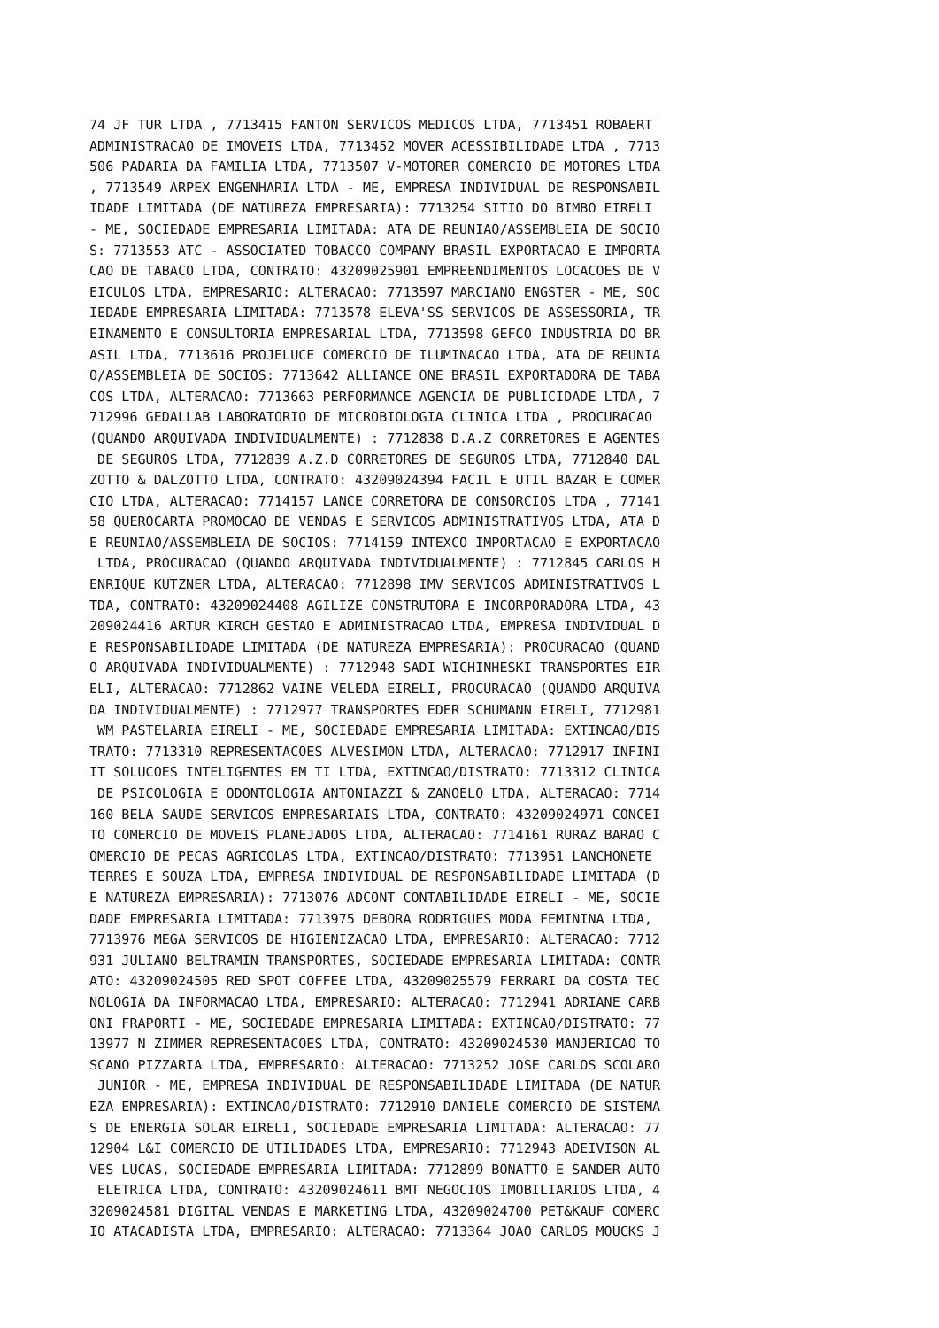74 JF TUR LTDA , 7713415 FANTON SERVICOS MEDICOS LTDA, 7713451 ROBAERT
ADMINISTRACAO DE IMOVEIS LTDA, 7713452 MOVER ACESSIBILIDADE LTDA , 7713
506 PADARIA DA FAMILIA LTDA, 7713507 V-MOTORER COMERCIO DE MOTORES LTDA
, 7713549 ARPEX ENGENHARIA LTDA - ME, EMPRESA INDIVIDUAL DE RESPONSABIL
IDADE LIMITADA (DE NATUREZA EMPRESARIA): 7713254 SITIO DO BIMBO EIRELI
- ME, SOCIEDADE EMPRESARIA LIMITADA: ATA DE REUNIAO/ASSEMBLEIA DE SOCIO
S: 7713553 ATC - ASSOCIATED TOBACCO COMPANY BRASIL EXPORTACAO E IMPORTA
CAO DE TABACO LTDA, CONTRATO: 43209025901 EMPREENDIMENTOS LOCACOES DE V
EICULOS LTDA, EMPRESARIO: ALTERACAO: 7713597 MARCIANO ENGSTER - ME, SOC
IEDADE EMPRESARIA LIMITADA: 7713578 ELEVA'SS SERVICOS DE ASSESSORIA, TR
EINAMENTO E CONSULTORIA EMPRESARIAL LTDA, 7713598 GEFCO INDUSTRIA DO BR
ASIL LTDA, 7713616 PROJELUCE COMERCIO DE ILUMINACAO LTDA, ATA DE REUNIA
O/ASSEMBLEIA DE SOCIOS: 7713642 ALLIANCE ONE BRASIL EXPORTADORA DE TABA
COS LTDA, ALTERACAO: 7713663 PERFORMANCE AGENCIA DE PUBLICIDADE LTDA, 7
712996 GEDALLAB LABORATORIO DE MICROBIOLOGIA CLINICA LTDA , PROCURACAO
(QUANDO ARQUIVADA INDIVIDUALMENTE) : 7712838 D.A.Z CORRETORES E AGENTES
 DE SEGUROS LTDA, 7712839 A.Z.D CORRETORES DE SEGUROS LTDA, 7712840 DAL
ZOTTO & DALZOTTO LTDA, CONTRATO: 43209024394 FACIL E UTIL BAZAR E COMER
CIO LTDA, ALTERACAO: 7714157 LANCE CORRETORA DE CONSORCIOS LTDA , 77141
58 QUEROCARTA PROMOCAO DE VENDAS E SERVICOS ADMINISTRATIVOS LTDA, ATA D
E REUNIAO/ASSEMBLEIA DE SOCIOS: 7714159 INTEXCO IMPORTACAO E EXPORTACAO
 LTDA, PROCURACAO (QUANDO ARQUIVADA INDIVIDUALMENTE) : 7712845 CARLOS H
ENRIQUE KUTZNER LTDA, ALTERACAO: 7712898 IMV SERVICOS ADMINISTRATIVOS L
TDA, CONTRATO: 43209024408 AGILIZE CONSTRUTORA E INCORPORADORA LTDA, 43
209024416 ARTUR KIRCH GESTAO E ADMINISTRACAO LTDA, EMPRESA INDIVIDUAL D
E RESPONSABILIDADE LIMITADA (DE NATUREZA EMPRESARIA): PROCURACAO (QUAND
O ARQUIVADA INDIVIDUALMENTE) : 7712948 SADI WICHINHESKI TRANSPORTES EIR
ELI, ALTERACAO: 7712862 VAINE VELEDA EIRELI, PROCURACAO (QUANDO ARQUIVA
DA INDIVIDUALMENTE) : 7712977 TRANSPORTES EDER SCHUMANN EIRELI, 7712981
 WM PASTELARIA EIRELI - ME, SOCIEDADE EMPRESARIA LIMITADA: EXTINCAO/DIS
TRATO: 7713310 REPRESENTACOES ALVESIMON LTDA, ALTERACAO: 7712917 INFINI
IT SOLUCOES INTELIGENTES EM TI LTDA, EXTINCAO/DISTRATO: 7713312 CLINICA
 DE PSICOLOGIA E ODONTOLOGIA ANTONIAZZI & ZANOELO LTDA, ALTERACAO: 7714
160 BELA SAUDE SERVICOS EMPRESARIAIS LTDA, CONTRATO: 43209024971 CONCEI
TO COMERCIO DE MOVEIS PLANEJADOS LTDA, ALTERACAO: 7714161 RURAZ BARAO C
OMERCIO DE PECAS AGRICOLAS LTDA, EXTINCAO/DISTRATO: 7713951 LANCHONETE
TERRES E SOUZA LTDA, EMPRESA INDIVIDUAL DE RESPONSABILIDADE LIMITADA (D
E NATUREZA EMPRESARIA): 7713076 ADCONT CONTABILIDADE EIRELI - ME, SOCIE
DADE EMPRESARIA LIMITADA: 7713975 DEBORA RODRIGUES MODA FEMININA LTDA,
7713976 MEGA SERVICOS DE HIGIENIZACAO LTDA, EMPRESARIO: ALTERACAO: 7712
931 JULIANO BELTRAMIN TRANSPORTES, SOCIEDADE EMPRESARIA LIMITADA: CONTR
ATO: 43209024505 RED SPOT COFFEE LTDA, 43209025579 FERRARI DA COSTA TEC
NOLOGIA DA INFORMACAO LTDA, EMPRESARIO: ALTERACAO: 7712941 ADRIANE CARB
ONI FRAPORTI - ME, SOCIEDADE EMPRESARIA LIMITADA: EXTINCAO/DISTRATO: 77
13977 N ZIMMER REPRESENTACOES LTDA, CONTRATO: 43209024530 MANJERICAO TO
SCANO PIZZARIA LTDA, EMPRESARIO: ALTERACAO: 7713252 JOSE CARLOS SCOLARO
 JUNIOR - ME, EMPRESA INDIVIDUAL DE RESPONSABILIDADE LIMITADA (DE NATUR
EZA EMPRESARIA): EXTINCAO/DISTRATO: 7712910 DANIELE COMERCIO DE SISTEMA
S DE ENERGIA SOLAR EIRELI, SOCIEDADE EMPRESARIA LIMITADA: ALTERACAO: 77
12904 L&I COMERCIO DE UTILIDADES LTDA, EMPRESARIO: 7712943 ADEIVISON AL
VES LUCAS, SOCIEDADE EMPRESARIA LIMITADA: 7712899 BONATTO E SANDER AUTO
 ELETRICA LTDA, CONTRATO: 43209024611 BMT NEGOCIOS IMOBILIARIOS LTDA, 4
3209024581 DIGITAL VENDAS E MARKETING LTDA, 43209024700 PET&KAUF COMERC
IO ATACADISTA LTDA, EMPRESARIO: ALTERACAO: 7713364 JOAO CARLOS MOUCKS J